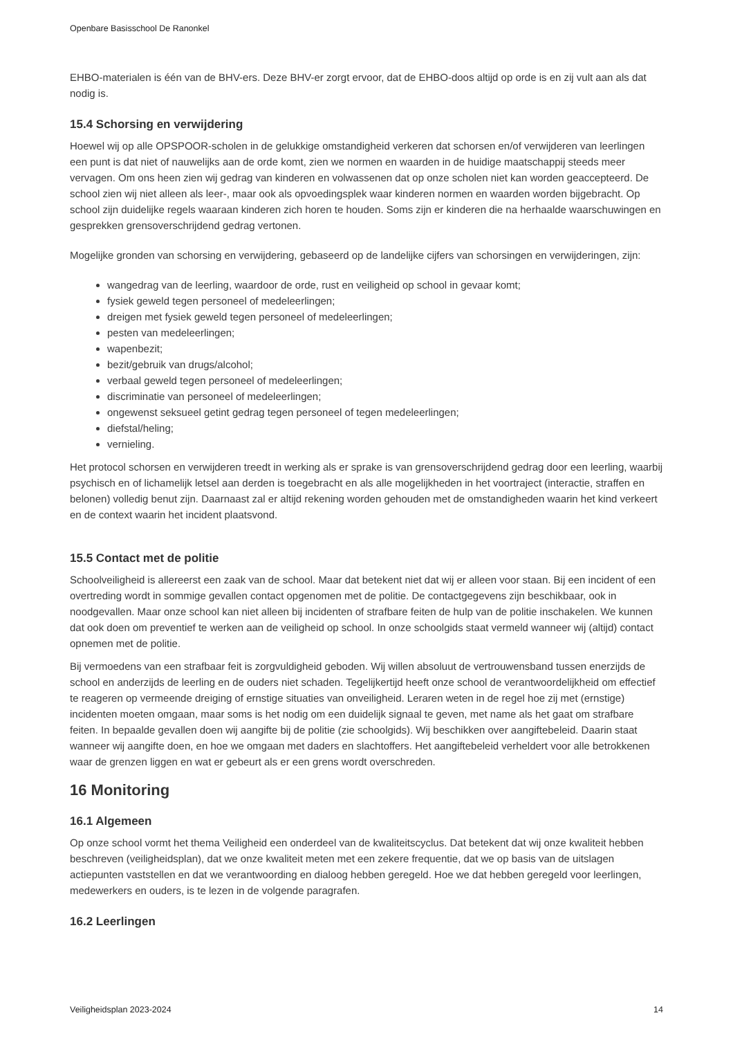Openbare Basisschool De Ranonkel
EHBO-materialen is één van de BHV-ers. Deze BHV-er zorgt ervoor, dat de EHBO-doos altijd op orde is en zij vult aan als dat nodig is.
15.4 Schorsing en verwijdering
Hoewel wij op alle OPSPOOR-scholen in de gelukkige omstandigheid verkeren dat schorsen en/of verwijderen van leerlingen een punt is dat niet of nauwelijks aan de orde komt, zien we normen en waarden in de huidige maatschappij steeds meer vervagen. Om ons heen zien wij gedrag van kinderen en volwassenen dat op onze scholen niet kan worden geaccepteerd. De school zien wij niet alleen als leer-, maar ook als opvoedingsplek waar kinderen normen en waarden worden bijgebracht. Op school zijn duidelijke regels waaraan kinderen zich horen te houden. Soms zijn er kinderen die na herhaalde waarschuwingen en gesprekken grensoverschrijdend gedrag vertonen.
Mogelijke gronden van schorsing en verwijdering, gebaseerd op de landelijke cijfers van schorsingen en verwijderingen, zijn:
wangedrag van de leerling, waardoor de orde, rust en veiligheid op school in gevaar komt;
fysiek geweld tegen personeel of medeleerlingen;
dreigen met fysiek geweld tegen personeel of medeleerlingen;
pesten van medeleerlingen;
wapenbezit;
bezit/gebruik van drugs/alcohol;
verbaal geweld tegen personeel of medeleerlingen;
discriminatie van personeel of medeleerlingen;
ongewenst seksueel getint gedrag tegen personeel of tegen medeleerlingen;
diefstal/heling;
vernieling.
Het protocol schorsen en verwijderen treedt in werking als er sprake is van grensoverschrijdend gedrag door een leerling, waarbij psychisch en of lichamelijk letsel aan derden is toegebracht en als alle mogelijkheden in het voortraject (interactie, straffen en belonen) volledig benut zijn. Daarnaast zal er altijd rekening worden gehouden met de omstandigheden waarin het kind verkeert en de context waarin het incident plaatsvond.
15.5 Contact met de politie
Schoolveiligheid is allereerst een zaak van de school. Maar dat betekent niet dat wij er alleen voor staan. Bij een incident of een overtreding wordt in sommige gevallen contact opgenomen met de politie. De contactgegevens zijn beschikbaar, ook in noodgevallen. Maar onze school kan niet alleen bij incidenten of strafbare feiten de hulp van de politie inschakelen. We kunnen dat ook doen om preventief te werken aan de veiligheid op school. In onze schoolgids staat vermeld wanneer wij (altijd) contact opnemen met de politie.
Bij vermoedens van een strafbaar feit is zorgvuldigheid geboden. Wij willen absoluut de vertrouwensband tussen enerzijds de school en anderzijds de leerling en de ouders niet schaden. Tegelijkertijd heeft onze school de verantwoordelijkheid om effectief te reageren op vermeende dreiging of ernstige situaties van onveiligheid. Leraren weten in de regel hoe zij met (ernstige) incidenten moeten omgaan, maar soms is het nodig om een duidelijk signaal te geven, met name als het gaat om strafbare feiten. In bepaalde gevallen doen wij aangifte bij de politie (zie schoolgids). Wij beschikken over aangiftebeleid. Daarin staat wanneer wij aangifte doen, en hoe we omgaan met daders en slachtoffers. Het aangiftebeleid verheldert voor alle betrokkenen waar de grenzen liggen en wat er gebeurt als er een grens wordt overschreden.
16 Monitoring
16.1 Algemeen
Op onze school vormt het thema Veiligheid een onderdeel van de kwaliteitscyclus. Dat betekent dat wij onze kwaliteit hebben beschreven (veiligheidsplan), dat we onze kwaliteit meten met een zekere frequentie, dat we op basis van de uitslagen actiepunten vaststellen en dat we verantwoording en dialoog hebben geregeld. Hoe we dat hebben geregeld voor leerlingen, medewerkers en ouders, is te lezen in de volgende paragrafen.
16.2 Leerlingen
Veiligheidsplan 2023-2024 14